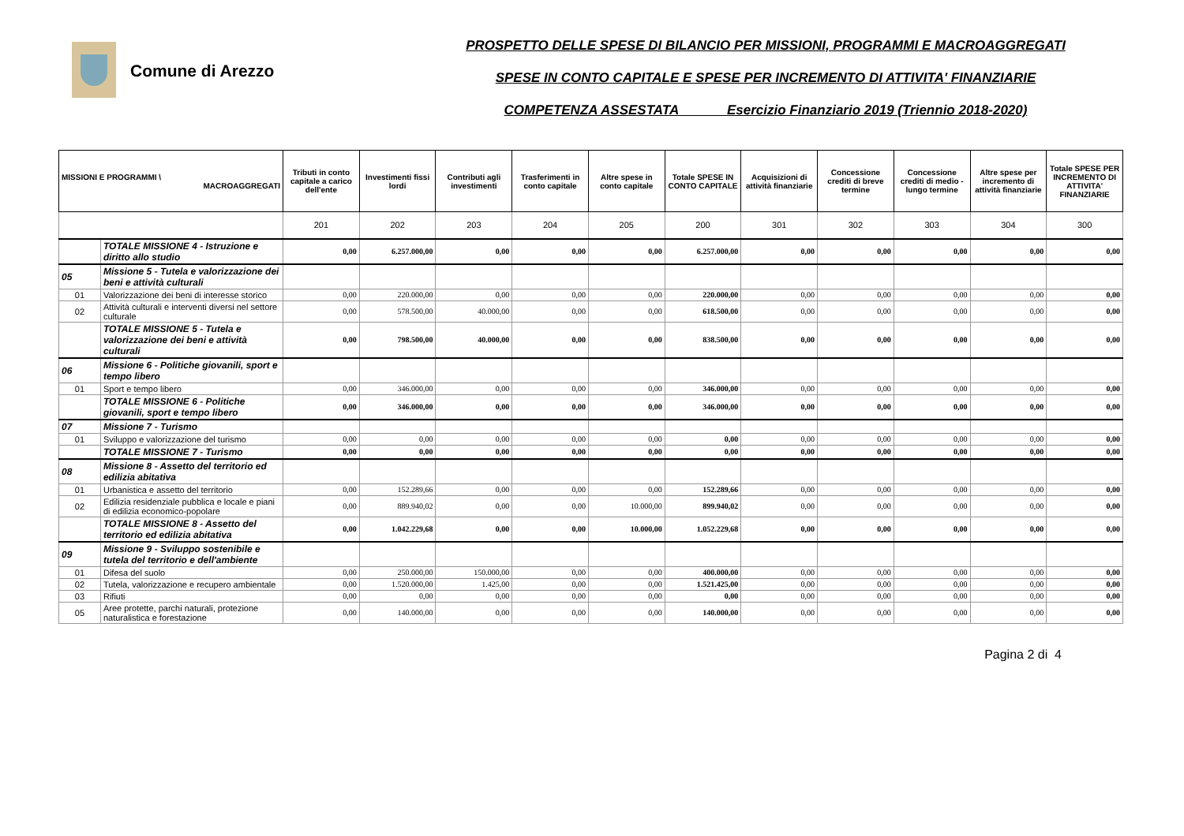Comune di Arezzo
PROSPETTO DELLE SPESE DI BILANCIO PER MISSIONI, PROGRAMMI E MACROAGGREGATI
SPESE IN CONTO CAPITALE E SPESE PER INCREMENTO DI ATTIVITA' FINANZIARIE
COMPETENZA ASSESTATA Esercizio Finanziario 2019 (Triennio 2018-2020)
| MISSIONI E PROGRAMMI \ MACROAGGREGATI | | Tributi in conto capitale a carico dell'ente | Investimenti fissi lordi | Contributi agli investimenti | Trasferimenti in conto capitale | Altre spese in conto capitale | Totale SPESE IN CONTO CAPITALE | Acquisizioni di attività finanziarie | Concessione crediti di breve termine | Concessione crediti di medio - lungo termine | Altre spese per incremento di attività finanziarie | Totale SPESE PER INCREMENTO DI ATTIVITA' FINANZIARIE |
| --- | --- | --- | --- | --- | --- | --- | --- | --- | --- | --- | --- | --- |
| | | 201 | 202 | 203 | 204 | 205 | 200 | 301 | 302 | 303 | 304 | 300 |
| | TOTALE MISSIONE 4 - Istruzione e diritto allo studio | 0,00 | 6.257.000,00 | 0,00 | 0,00 | 0,00 | 6.257.000,00 | 0,00 | 0,00 | 0,00 | 0,00 | 0,00 |
| 05 | Missione 5 - Tutela e valorizzazione dei beni e attività culturali | | | | | | | | | | | |
| 01 | Valorizzazione dei beni di interesse storico | 0,00 | 220.000,00 | 0,00 | 0,00 | 0,00 | 220.000,00 | 0,00 | 0,00 | 0,00 | 0,00 | 0,00 |
| 02 | Attività culturali e interventi diversi nel settore culturale | 0,00 | 578.500,00 | 40.000,00 | 0,00 | 0,00 | 618.500,00 | 0,00 | 0,00 | 0,00 | 0,00 | 0,00 |
| | TOTALE MISSIONE 5 - Tutela e valorizzazione dei beni e attività culturali | 0,00 | 798.500,00 | 40.000,00 | 0,00 | 0,00 | 838.500,00 | 0,00 | 0,00 | 0,00 | 0,00 | 0,00 |
| 06 | Missione 6 - Politiche giovanili, sport e tempo libero | | | | | | | | | | | |
| 01 | Sport e tempo libero | 0,00 | 346.000,00 | 0,00 | 0,00 | 0,00 | 346.000,00 | 0,00 | 0,00 | 0,00 | 0,00 | 0,00 |
| | TOTALE MISSIONE 6 - Politiche giovanili, sport e tempo libero | 0,00 | 346.000,00 | 0,00 | 0,00 | 0,00 | 346.000,00 | 0,00 | 0,00 | 0,00 | 0,00 | 0,00 |
| 07 | Missione 7 - Turismo | | | | | | | | | | | |
| 01 | Sviluppo e valorizzazione del turismo | 0,00 | 0,00 | 0,00 | 0,00 | 0,00 | 0,00 | 0,00 | 0,00 | 0,00 | 0,00 | 0,00 |
| | TOTALE MISSIONE 7 - Turismo | 0,00 | 0,00 | 0,00 | 0,00 | 0,00 | 0,00 | 0,00 | 0,00 | 0,00 | 0,00 | 0,00 |
| 08 | Missione 8 - Assetto del territorio ed edilizia abitativa | | | | | | | | | | | |
| 01 | Urbanistica e assetto del territorio | 0,00 | 152.289,66 | 0,00 | 0,00 | 0,00 | 152.289,66 | 0,00 | 0,00 | 0,00 | 0,00 | 0,00 |
| 02 | Edilizia residenziale pubblica e locale e piani di edilizia economico-popolare | 0,00 | 889.940,02 | 0,00 | 0,00 | 10.000,00 | 899.940,02 | 0,00 | 0,00 | 0,00 | 0,00 | 0,00 |
| | TOTALE MISSIONE 8 - Assetto del territorio ed edilizia abitativa | 0,00 | 1.042.229,68 | 0,00 | 0,00 | 10.000,00 | 1.052.229,68 | 0,00 | 0,00 | 0,00 | 0,00 | 0,00 |
| 09 | Missione 9 - Sviluppo sostenibile e tutela del territorio e dell'ambiente | | | | | | | | | | | |
| 01 | Difesa del suolo | 0,00 | 250.000,00 | 150.000,00 | 0,00 | 0,00 | 400.000,00 | 0,00 | 0,00 | 0,00 | 0,00 | 0,00 |
| 02 | Tutela, valorizzazione e recupero ambientale | 0,00 | 1.520.000,00 | 1.425,00 | 0,00 | 0,00 | 1.521.425,00 | 0,00 | 0,00 | 0,00 | 0,00 | 0,00 |
| 03 | Rifiuti | 0,00 | 0,00 | 0,00 | 0,00 | 0,00 | 0,00 | 0,00 | 0,00 | 0,00 | 0,00 | 0,00 |
| 05 | Aree protette, parchi naturali, protezione naturalistica e forestazione | 0,00 | 140.000,00 | 0,00 | 0,00 | 0,00 | 140.000,00 | 0,00 | 0,00 | 0,00 | 0,00 | 0,00 |
Pagina 2 di 4